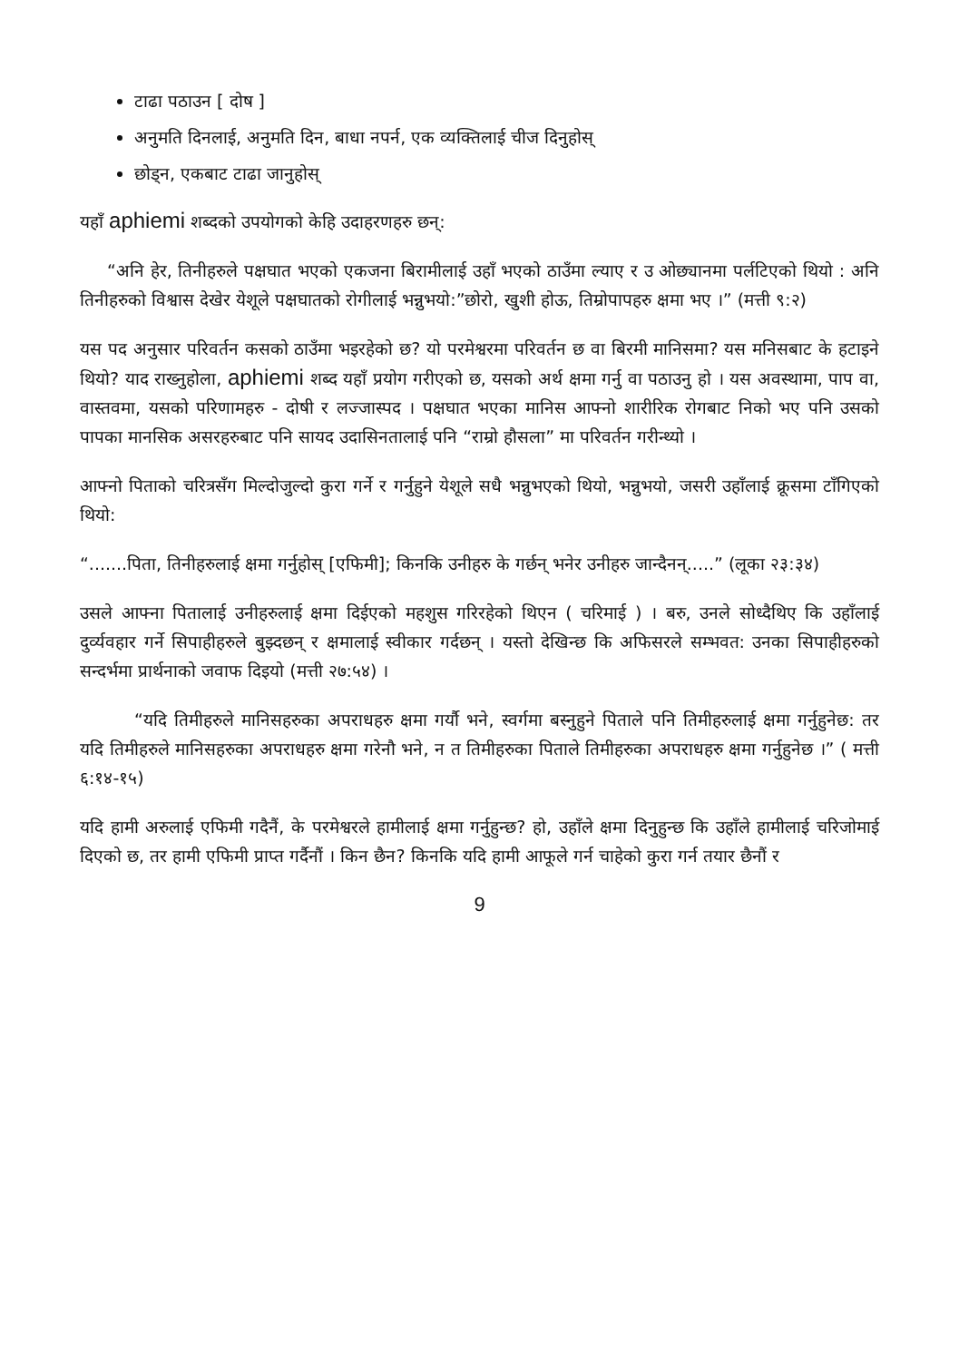टाढा पठाउन [ दोष ]
अनुमति दिनलाई, अनुमति दिन, बाधा नपर्न, एक व्यक्तिलाई चीज दिनुहोस्
छोड्न, एकबाट टाढा जानुहोस्
यहाँ aphiemi शब्दको उपयोगको केहि उदाहरणहरु छन्:
“अनि हेर, तिनीहरुले पक्षघात भएको एकजना बिरामीलाई उहाँ भएको ठाउँमा ल्याए र उ ओछ्यानमा पर्लटिएको थियो : अनि तिनीहरुको विश्वास देखेर येशूले पक्षघातको रोगीलाई भन्नुभयो:”छोरो, खुशी होऊ, तिम्रोपापहरु क्षमा भए ।” (मत्ती ९:२)
यस पद अनुसार परिवर्तन कसको ठाउँमा भइरहेको छ? यो परमेश्वरमा परिवर्तन छ वा बिरमी मानिसमा? यस मनिसबाट के हटाइने थियो? याद राख्नुहोला, aphiemi शब्द यहाँ प्रयोग गरीएको छ, यसको अर्थ क्षमा गर्नु वा पठाउनु हो । यस अवस्थामा, पाप वा, वास्तवमा, यसको परिणामहरु - दोषी र लज्जास्पद । पक्षघात भएका मानिस आफ्नो शारीरिक रोगबाट निको भए पनि उसको पापका मानसिक असरहरुबाट पनि सायद उदासिनतालाई पनि “राम्रो हौसला” मा परिवर्तन गरीन्थ्यो ।
आफ्नो पिताको चरित्रसँग मिल्दोजुल्दो कुरा गर्ने र गर्नुहुने येशूले सधै भन्नुभएको थियो, भन्नुभयो, जसरी उहाँलाई क्रूसमा टाँगिएको थियो:
“.......पिता, तिनीहरुलाई क्षमा गर्नुहोस् [एफिमी]; किनकि उनीहरु के गर्छन् भनेर उनीहरु जान्दैनन्.....” (लूका २३:३४)
उसले आफ्ना पितालाई उनीहरुलाई क्षमा दिईएको महशुस गरिरहेको थिएन ( चरिमाई ) । बरु, उनले सोध्दैथिए कि उहाँलाई दुर्व्यवहार गर्ने सिपाहीहरुले बुझ्दछन् र क्षमालाई स्वीकार गर्दछन् । यस्तो देखिन्छ कि अफिसरले सम्भवत: उनका सिपाहीहरुको सन्दर्भमा प्रार्थनाको जवाफ दिइयो (मत्ती २७:५४) ।
“यदि तिमीहरुले मानिसहरुका अपराधहरु क्षमा गर्यौ भने, स्वर्गमा बस्नुहुने पिताले पनि तिमीहरुलाई क्षमा गर्नुहुनेछ: तर यदि तिमीहरुले मानिसहरुका अपराधहरु क्षमा गरेनौ भने, न त तिमीहरुका पिताले तिमीहरुका अपराधहरु क्षमा गर्नुहुनेछ ।” ( मत्ती ६:१४-१५)
यदि हामी अरुलाई एफिमी गदैनैं, के परमेश्वरले हामीलाई क्षमा गर्नुहुन्छ? हो, उहाँले क्षमा दिनुहुन्छ कि उहाँले हामीलाई चरिजोमाई दिएको छ, तर हामी एफिमी प्राप्त गर्दैनौं । किन छैन? किनकि यदि हामी आफूले गर्न चाहेको कुरा गर्न तयार छैनौं र
9